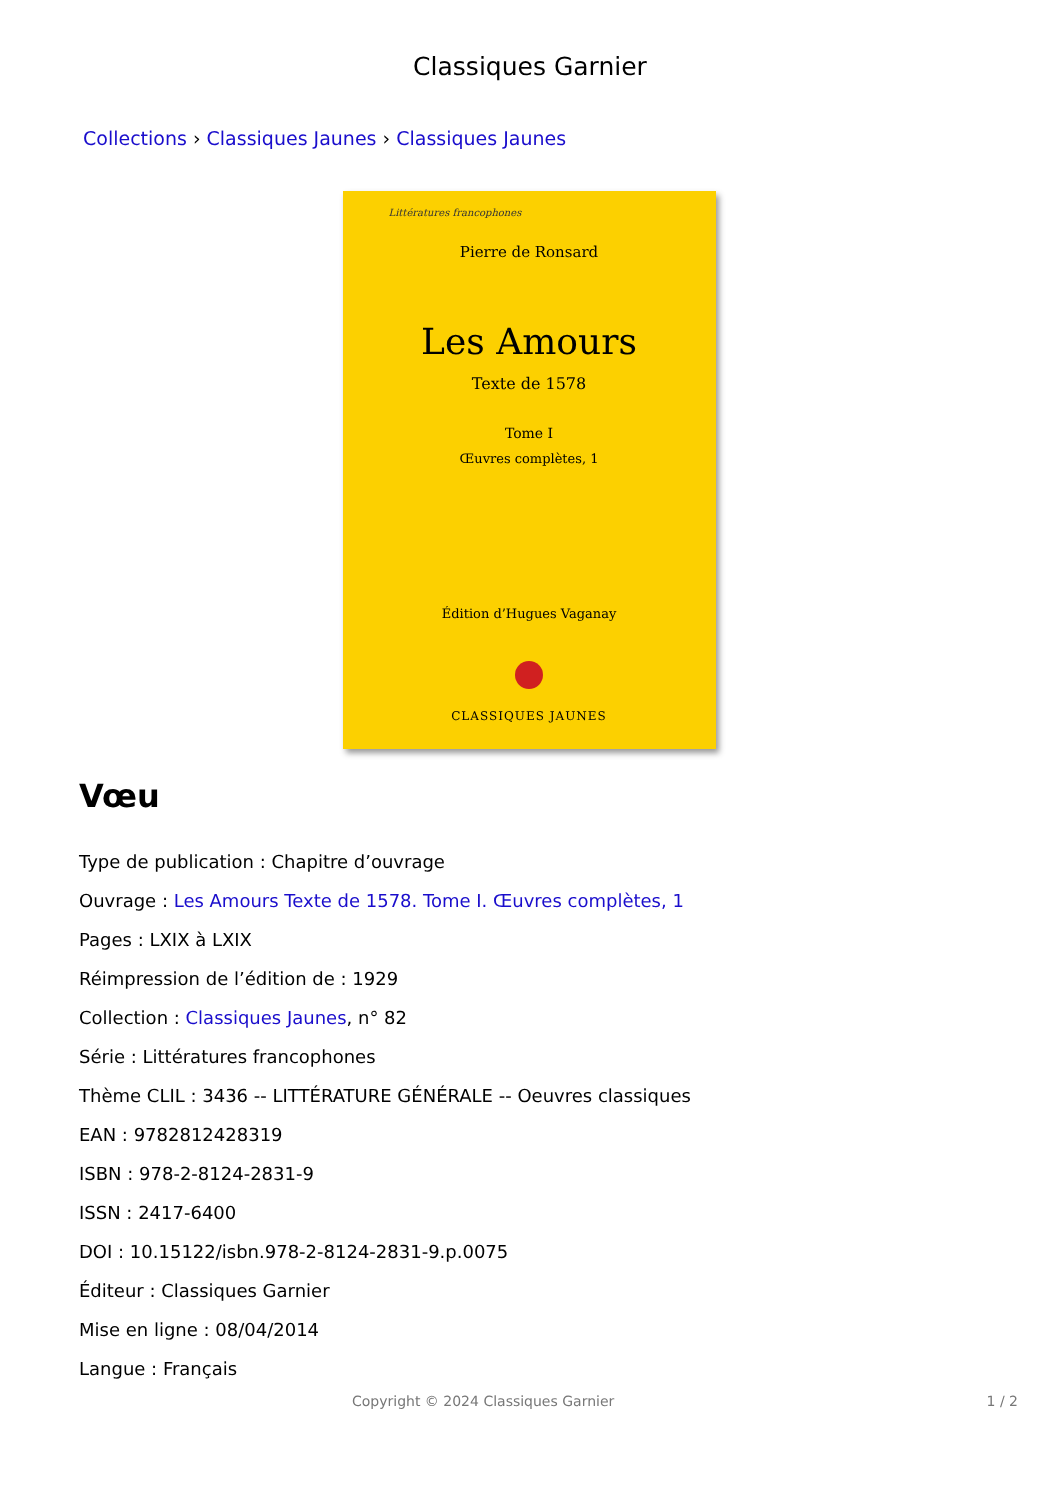Classiques Garnier
Collections › Classiques Jaunes › Classiques Jaunes
Littératures francophones
Pierre de Ronsard
Les Amours
Texte de 1578
Tome I
Œuvres complètes, 1
Édition d’Hugues Vaganay
CLASSIQUES JAUNES
Vœu
Type de publication : Chapitre d’ouvrage
Ouvrage : Les Amours Texte de 1578. Tome I. Œuvres complètes, 1
Pages : LXIX à LXIX
Réimpression de l’édition de : 1929
Collection : Classiques Jaunes, n° 82
Série : Littératures francophones
Thème CLIL : 3436 -- LITTÉRATURE GÉNÉRALE -- Oeuvres classiques
EAN : 9782812428319
ISBN : 978-2-8124-2831-9
ISSN : 2417-6400
DOI : 10.15122/isbn.978-2-8124-2831-9.p.0075
Éditeur : Classiques Garnier
Mise en ligne : 08/04/2014
Langue : Français
Copyright © 2024 Classiques Garnier 1 / 2